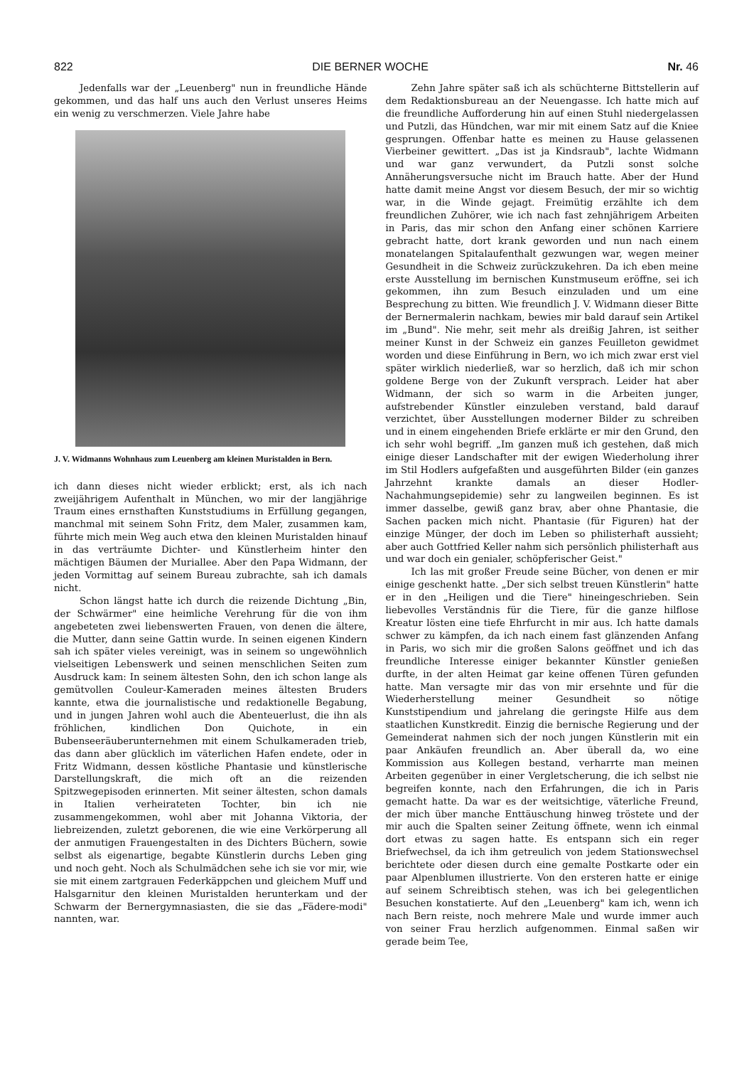822 DIE BERNER WOCHE Nr. 46
Jedenfalls war der „Leuenberg" nun in freundliche Hände gekommen, und das half uns auch den Verlust unseres Heims ein wenig zu verschmerzen. Viele Jahre habe
J. V. Widmanns Wohnhaus zum Leuenberg am kleinen Muristalden in Bern.
ich dann dieses nicht wieder erblickt; erst, als ich nach zweijährigem Aufenthalt in München, wo mir der langjährige Traum eines ernsthaften Kunststudiums in Erfüllung gegangen, manchmal mit seinem Sohn Fritz, dem Maler, zusammen kam, führte mich mein Weg auch etwa den kleinen Muristalden hinauf in das verträumte Dichter- und Künstlerheim hinter den mächtigen Bäumen der Muriallee. Aber den Papa Widmann, der jeden Vormittag auf seinem Bureau zubrachte, sah ich damals nicht.
Schon längst hatte ich durch die reizende Dichtung „Bin, der Schwärmer" eine heimliche Verehrung für die von ihm angebeteten zwei liebenswerten Frauen, von denen die ältere, die Mutter, dann seine Gattin wurde. In seinen eigenen Kindern sah ich später vieles vereinigt, was in seinem so ungewöhnlich vielseitigen Lebenswerk und seinen menschlichen Seiten zum Ausdruck kam: In seinem ältesten Sohn, den ich schon lange als gemütvollen Couleur-Kameraden meines ältesten Bruders kannte, etwa die journalistische und redaktionelle Begabung, und in jungen Jahren wohl auch die Abenteuerlust, die ihn als fröhlichen, kindlichen Don Quichote, in ein Bubenseeräuberunternehmen mit einem Schulkameraden trieb, das dann aber glücklich im väterlichen Hafen endete, oder in Fritz Widmann, dessen köstliche Phantasie und künstlerische Darstellungskraft, die mich oft an die reizenden Spitzwegepisoden erinnerten. Mit seiner ältesten, schon damals in Italien verheirateten Tochter, bin ich nie zusammengekommen, wohl aber mit Johanna Viktoria, der liebreizenden, zuletzt geborenen, die wie eine Verkörperung all der anmutigen Frauengestalten in des Dichters Büchern, sowie selbst als eigenartige, begabte Künstlerin durchs Leben ging und noch geht. Noch als Schulmädchen sehe ich sie vor mir, wie sie mit einem zartgrauen Federkäppchen und gleichem Muff und Halsgarnitur den kleinen Muristalden herunterkam und der Schwarm der Bernergymnasiasten, die sie das „Fädere-modi" nannten, war.
Zehn Jahre später saß ich als schüchterne Bittstellerin auf dem Redaktionsbureau an der Neuengasse. Ich hatte mich auf die freundliche Aufforderung hin auf einen Stuhl niedergelassen und Putzli, das Hündchen, war mir mit einem Satz auf die Kniee gesprungen. Offenbar hatte es meinen zu Hause gelassenen Vierbeiner gewittert. „Das ist ja Kindsraub", lachte Widmann und war ganz verwundert, da Putzli sonst solche Annäherungsversuche nicht im Brauch hatte. Aber der Hund hatte damit meine Angst vor diesem Besuch, der mir so wichtig war, in die Winde gejagt. Freimütig erzählte ich dem freundlichen Zuhörer, wie ich nach fast zehnjährigem Arbeiten in Paris, das mir schon den Anfang einer schönen Karriere gebracht hatte, dort krank geworden und nun nach einem monatelangen Spitalaufenthalt gezwungen war, wegen meiner Gesundheit in die Schweiz zurückzukehren. Da ich eben meine erste Ausstellung im bernischen Kunstmuseum eröffne, sei ich gekommen, ihn zum Besuch einzuladen und um eine Besprechung zu bitten. Wie freundlich J. V. Widmann dieser Bitte der Bernermalerin nachkam, bewies mir bald darauf sein Artikel im „Bund". Nie mehr, seit mehr als dreißig Jahren, ist seither meiner Kunst in der Schweiz ein ganzes Feuilleton gewidmet worden und diese Einführung in Bern, wo ich mich zwar erst viel später wirklich niederließ, war so herzlich, daß ich mir schon goldene Berge von der Zukunft versprach. Leider hat aber Widmann, der sich so warm in die Arbeiten junger, aufstrebender Künstler einzuleben verstand, bald darauf verzichtet, über Ausstellungen moderner Bilder zu schreiben und in einem eingehenden Briefe erklärte er mir den Grund, den ich sehr wohl begriff. „Im ganzen muß ich gestehen, daß mich einige dieser Landschafter mit der ewigen Wiederholung ihrer im Stil Hodlers aufgefaßten und ausgeführten Bilder (ein ganzes Jahrzehnt krankte damals an dieser Hodler-Nachahmungsepidemie) sehr zu langweilen beginnen. Es ist immer dasselbe, gewiß ganz brav, aber ohne Phantasie, die Sachen packen mich nicht. Phantasie (für Figuren) hat der einzige Münger, der doch im Leben so philisterhaft aussieht; aber auch Gottfried Keller nahm sich persönlich philisterhaft aus und war doch ein genialer, schöpferischer Geist."
Ich las mit großer Freude seine Bücher, von denen er mir einige geschenkt hatte. „Der sich selbst treuen Künstlerin" hatte er in den „Heiligen und die Tiere" hineingeschrieben. Sein liebevolles Verständnis für die Tiere, für die ganze hilflose Kreatur lösten eine tiefe Ehrfurcht in mir aus. Ich hatte damals schwer zu kämpfen, da ich nach einem fast glänzenden Anfang in Paris, wo sich mir die großen Salons geöffnet und ich das freundliche Interesse einiger bekannter Künstler genießen durfte, in der alten Heimat gar keine offenen Türen gefunden hatte. Man versagte mir das von mir ersehnte und für die Wiederherstellung meiner Gesundheit so nötige Kunststipendium und jahrelang die geringste Hilfe aus dem staatlichen Kunstkredit. Einzig die bernische Regierung und der Gemeinderat nahmen sich der noch jungen Künstlerin mit ein paar Ankäufen freundlich an. Aber überall da, wo eine Kommission aus Kollegen bestand, verharrte man meinen Arbeiten gegenüber in einer Vergletscherung, die ich selbst nie begreifen konnte, nach den Erfahrungen, die ich in Paris gemacht hatte. Da war es der weitsichtige, väterliche Freund, der mich über manche Enttäuschung hinweg tröstete und der mir auch die Spalten seiner Zeitung öffnete, wenn ich einmal dort etwas zu sagen hatte. Es entspann sich ein reger Briefwechsel, da ich ihm getreulich von jedem Stationswechsel berichtete oder diesen durch eine gemalte Postkarte oder ein paar Alpenblumen illustrierte. Von den ersteren hatte er einige auf seinem Schreibtisch stehen, was ich bei gelegentlichen Besuchen konstatierte. Auf den „Leuenberg" kam ich, wenn ich nach Bern reiste, noch mehrere Male und wurde immer auch von seiner Frau herzlich aufgenommen. Einmal saßen wir gerade beim Tee,